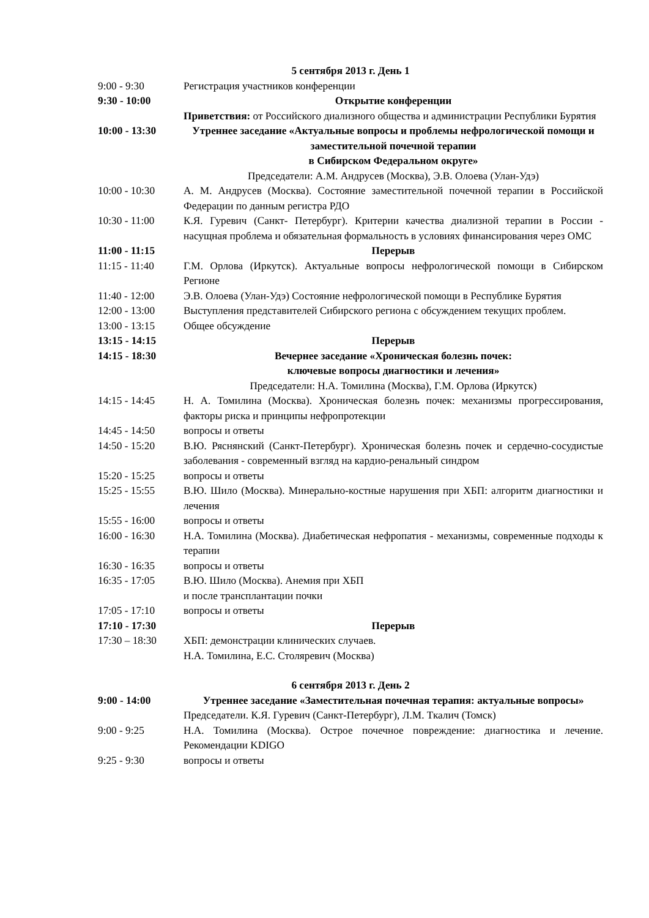5 сентября 2013 г. День 1
| 9:00 - 9:30 | Регистрация участников конференции |
| 9:30 - 10:00 | Открытие конференции |
| | Приветствия: от Российского диализного общества и администрации Республики Бурятия |
| 10:00 - 13:30 | Утреннее заседание «Актуальные вопросы и проблемы нефрологической помощи и заместительной почечной терапии в Сибирском Федеральном округе» Председатели: А.М. Андрусев (Москва), Э.В. Олоева (Улан-Удэ) |
| 10:00 - 10:30 | А. М. Андрусев (Москва). Состояние заместительной почечной терапии в Российской Федерации по данным регистра РДО |
| 10:30 - 11:00 | К.Я. Гуревич (Санкт- Петербург). Критерии качества диализной терапии в России - насущная проблема и обязательная формальность в условиях финансирования через ОМС |
| 11:00 - 11:15 | Перерыв |
| 11:15 - 11:40 | Г.М. Орлова (Иркутск). Актуальные вопросы нефрологической помощи в Сибирском Регионе |
| 11:40 - 12:00 | Э.В. Олоева (Улан-Удэ) Состояние нефрологической помощи в Республике Бурятия |
| 12:00 - 13:00 | Выступления представителей Сибирского региона с обсуждением текущих проблем. |
| 13:00 - 13:15 | Общее обсуждение |
| 13:15 - 14:15 | Перерыв |
| 14:15 - 18:30 | Вечернее заседание «Хроническая болезнь почек: ключевые вопросы диагностики и лечения» Председатели: Н.А. Томилина (Москва), Г.М. Орлова (Иркутск) |
| 14:15 - 14:45 | Н. А. Томилина (Москва). Хроническая болезнь почек: механизмы прогрессирования, факторы риска и принципы нефропротекции |
| 14:45 - 14:50 | вопросы и ответы |
| 14:50 - 15:20 | В.Ю. Ряснянский (Санкт-Петербург). Хроническая болезнь почек и сердечно-сосудистые заболевания - современный взгляд на кардио-ренальный синдром |
| 15:20 - 15:25 | вопросы и ответы |
| 15:25 - 15:55 | В.Ю. Шило (Москва). Минерально-костные нарушения при ХБП: алгоритм диагностики и лечения |
| 15:55 - 16:00 | вопросы и ответы |
| 16:00 - 16:30 | Н.А. Томилина (Москва). Диабетическая нефропатия - механизмы, современные подходы к терапии |
| 16:30 - 16:35 | вопросы и ответы |
| 16:35 - 17:05 | В.Ю. Шило (Москва). Анемия при ХБП и после трансплантации почки |
| 17:05 - 17:10 | вопросы и ответы |
| 17:10 - 17:30 | Перерыв |
| 17:30 – 18:30 | ХБП: демонстрации клинических случаев. Н.А. Томилина, Е.С. Столяревич (Москва) |
6 сентября 2013 г. День 2
| 9:00 - 14:00 | Утреннее заседание «Заместительная почечная терапия: актуальные вопросы» |
| | Председатели. К.Я. Гуревич (Санкт-Петербург), Л.М. Ткалич (Томск) |
| 9:00 - 9:25 | Н.А. Томилина (Москва). Острое почечное повреждение: диагностика и лечение. Рекомендации KDIGO |
| 9:25 - 9:30 | вопросы и ответы |